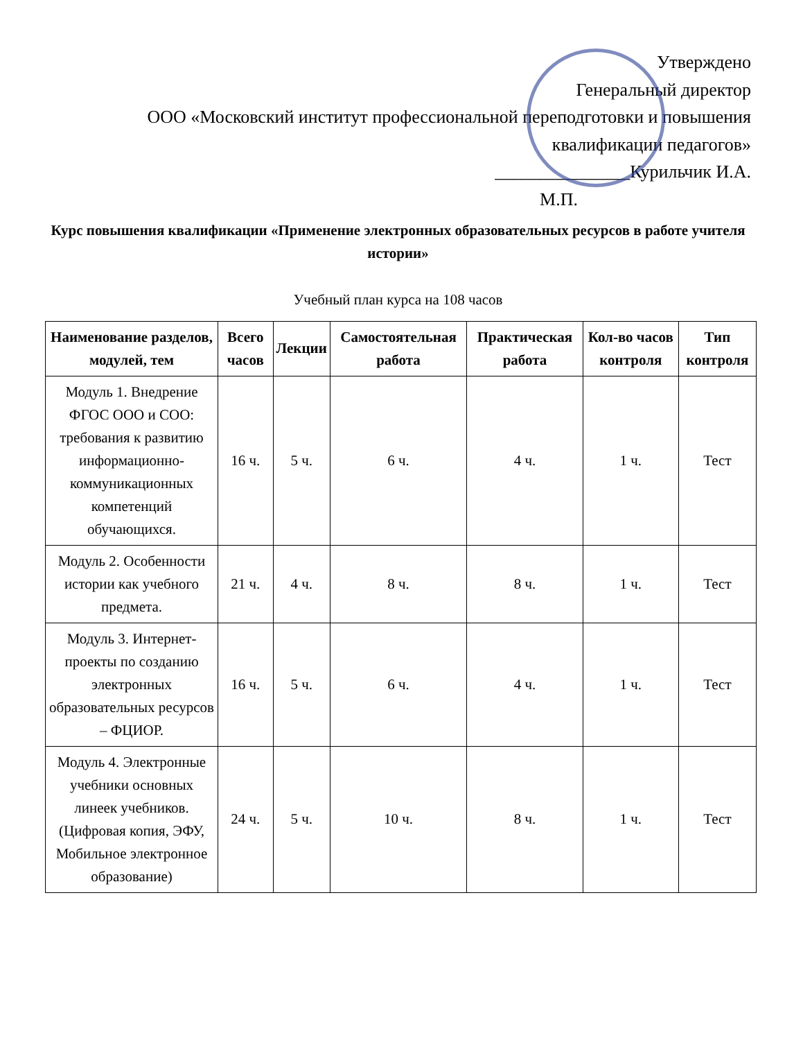Утверждено
Генеральный директор
ООО «Московский институт профессиональной переподготовки и повышения
квалификации педагогов»
_______________Курильчик И.А.
М.П.
Курс повышения квалификации «Применение электронных образовательных ресурсов в работе учителя истории»
Учебный план курса на 108 часов
| Наименование разделов, модулей, тем | Всего часов | Лекции | Самостоятельная работа | Практическая работа | Кол-во часов контроля | Тип контроля |
| --- | --- | --- | --- | --- | --- | --- |
| Модуль 1. Внедрение ФГОС ООО и СОО: требования к развитию информационно-коммуникационных компетенций обучающихся. | 16 ч. | 5 ч. | 6 ч. | 4 ч. | 1 ч. | Тест |
| Модуль 2. Особенности истории как учебного предмета. | 21 ч. | 4 ч. | 8 ч. | 8 ч. | 1 ч. | Тест |
| Модуль 3. Интернет-проекты по созданию электронных образовательных ресурсов – ФЦИОР. | 16 ч. | 5 ч. | 6 ч. | 4 ч. | 1 ч. | Тест |
| Модуль 4. Электронные учебники основных линеек учебников. (Цифровая копия, ЭФУ, Мобильное электронное образование) | 24 ч. | 5 ч. | 10 ч. | 8 ч. | 1 ч. | Тест |